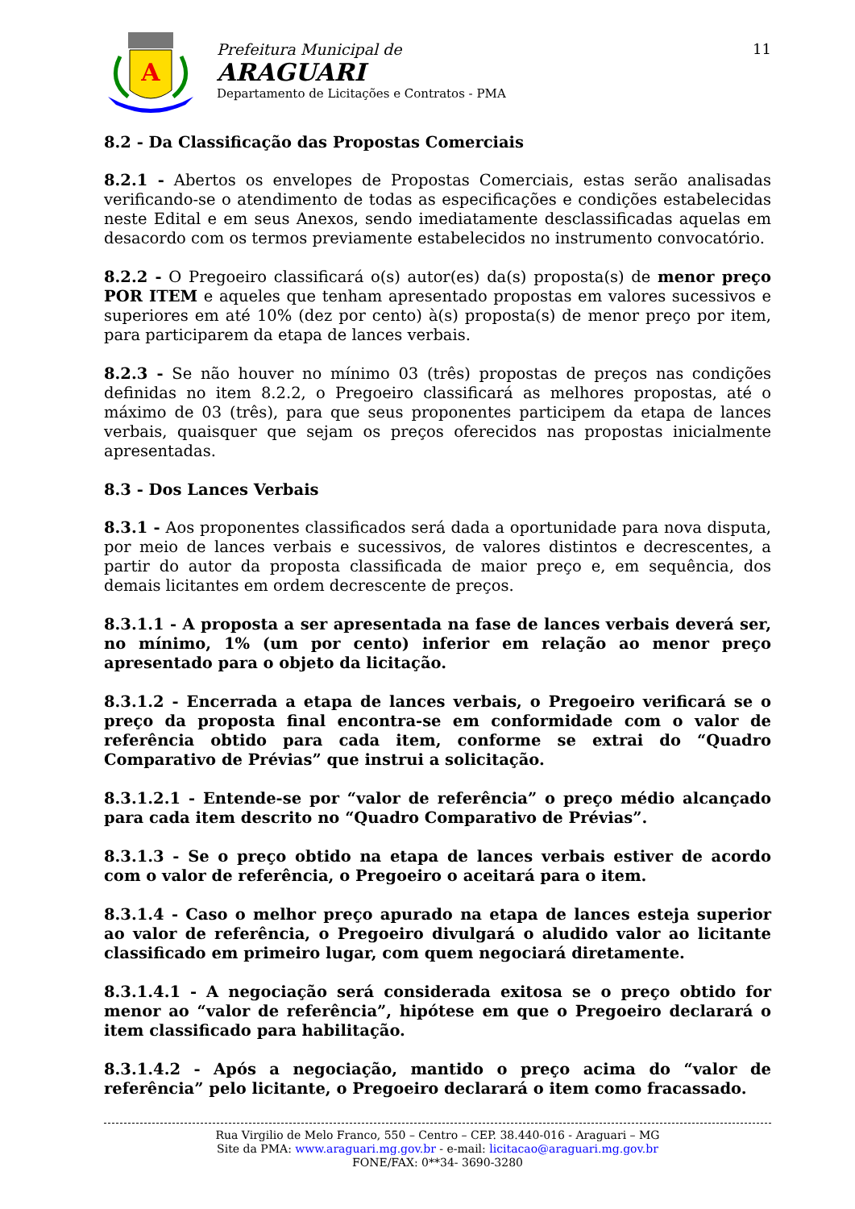A
Prefeitura Municipal de
ARAGUARI
Departamento de Licitações e Contratos - PMA
11
8.2 - Da Classificação das Propostas Comerciais
8.2.1 - Abertos os envelopes de Propostas Comerciais, estas serão analisadas verificando-se o atendimento de todas as especificações e condições estabelecidas neste Edital e em seus Anexos, sendo imediatamente desclassificadas aquelas em desacordo com os termos previamente estabelecidos no instrumento convocatório.
8.2.2 - O Pregoeiro classificará o(s) autor(es) da(s) proposta(s) de menor preço POR ITEM e aqueles que tenham apresentado propostas em valores sucessivos e superiores em até 10% (dez por cento) à(s) proposta(s) de menor preço por item, para participarem da etapa de lances verbais.
8.2.3 - Se não houver no mínimo 03 (três) propostas de preços nas condições definidas no item 8.2.2, o Pregoeiro classificará as melhores propostas, até o máximo de 03 (três), para que seus proponentes participem da etapa de lances verbais, quaisquer que sejam os preços oferecidos nas propostas inicialmente apresentadas.
8.3 - Dos Lances Verbais
8.3.1 - Aos proponentes classificados será dada a oportunidade para nova disputa, por meio de lances verbais e sucessivos, de valores distintos e decrescentes, a partir do autor da proposta classificada de maior preço e, em sequência, dos demais licitantes em ordem decrescente de preços.
8.3.1.1 - A proposta a ser apresentada na fase de lances verbais deverá ser, no mínimo, 1% (um por cento) inferior em relação ao menor preço apresentado para o objeto da licitação.
8.3.1.2 - Encerrada a etapa de lances verbais, o Pregoeiro verificará se o preço da proposta final encontra-se em conformidade com o valor de referência obtido para cada item, conforme se extrai do “Quadro Comparativo de Prévias” que instrui a solicitação.
8.3.1.2.1 - Entende-se por “valor de referência” o preço médio alcançado para cada item descrito no “Quadro Comparativo de Prévias”.
8.3.1.3 - Se o preço obtido na etapa de lances verbais estiver de acordo com o valor de referência, o Pregoeiro o aceitará para o item.
8.3.1.4 - Caso o melhor preço apurado na etapa de lances esteja superior ao valor de referência, o Pregoeiro divulgará o aludido valor ao licitante classificado em primeiro lugar, com quem negociará diretamente.
8.3.1.4.1 - A negociação será considerada exitosa se o preço obtido for menor ao “valor de referência”, hipótese em que o Pregoeiro declarará o item classificado para habilitação.
8.3.1.4.2 - Após a negociação, mantido o preço acima do “valor de referência” pelo licitante, o Pregoeiro declarará o item como fracassado.
Rua Virgilio de Melo Franco, 550 – Centro – CEP. 38.440-016 - Araguari – MG
Site da PMA: www.araguari.mg.gov.br - e-mail: licitacao@araguari.mg.gov.br
FONE/FAX: 0**34- 3690-3280